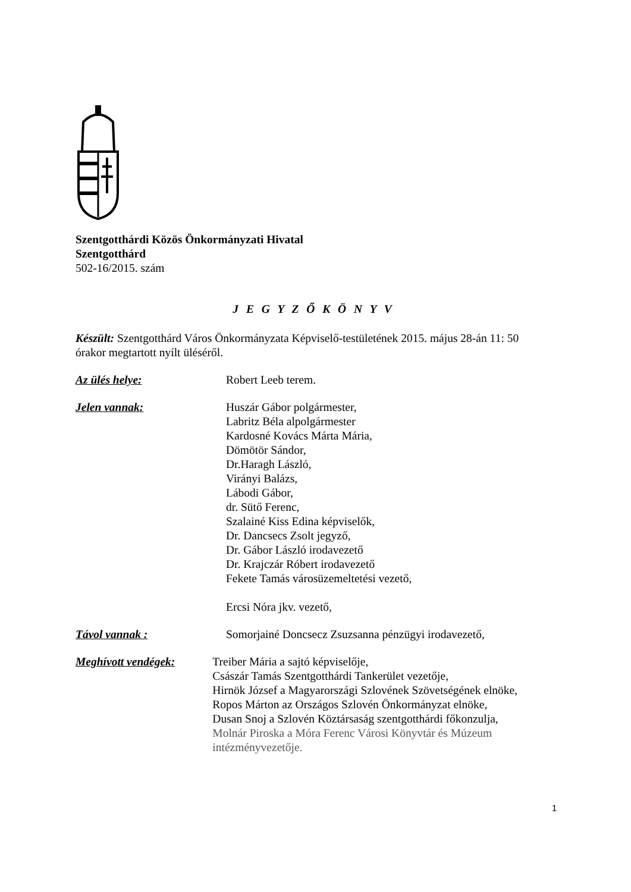Szentgotthárdi Közös Önkormányzati Hivatal
Szentgotthárd
502-16/2015. szám
J E G Y Z Ő K Ö N Y V
Készült: Szentgotthárd Város Önkormányzata Képviselő-testületének 2015. május 28-án 11: 50 órakor megtartott nyílt üléséről.
Az ülés helye: Robert Leeb terem.
Jelen vannak: Huszár Gábor polgármester,
Labritz Béla alpolgármester
Kardosné Kovács Márta Mária,
Dömötör Sándor,
Dr.Haragh László,
Virányi Balázs,
Lábodi Gábor,
dr. Sütő Ferenc,
Szalainé Kiss Edina képviselők,
Dr. Dancsecs Zsolt jegyző,
Dr. Gábor László irodavezető
Dr. Krajczár Róbert irodavezető
Fekete Tamás városüzemeltetési vezető,
Ercsi Nóra jkv. vezető,
Távol vannak : Somorjainé Doncsecz Zsuzsanna pénzügyi irodavezető,
Meghívott vendégek: Treiber Mária a sajtó képviselője,
Császár Tamás Szentgotthárdi Tankerület vezetője,
Hirnök József a Magyarországi Szlovének Szövetségének elnöke,
Ropos Márton az Országos Szlovén Önkormányzat elnöke,
Dusan Snoj a Szlovén Köztársaság szentgotthárdi főkonzulja,
Molnár Piroska a Móra Ferenc Városi Könyvtár és Múzeum intézményvezetője.
1